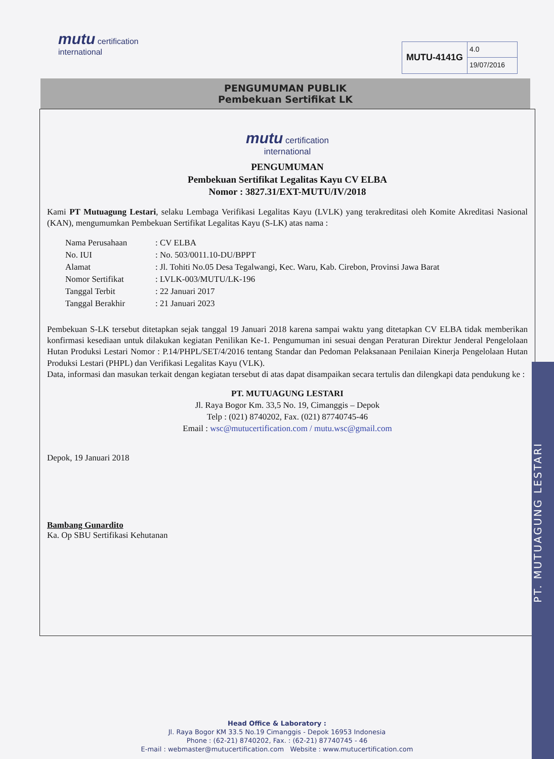mutu certification
international
MUTU-4141G
4.0
19/07/2016
PENGUMUMAN PUBLIK
Pembekuan Sertifikat LK
mutu certification
international
PENGUMUMAN
Pembekuan Sertifikat Legalitas Kayu CV ELBA
Nomor : 3827.31/EXT-MUTU/IV/2018
Kami PT Mutuagung Lestari, selaku Lembaga Verifikasi Legalitas Kayu (LVLK) yang terakreditasi oleh Komite Akreditasi Nasional (KAN), mengumumkan Pembekuan Sertifikat Legalitas Kayu (S-LK) atas nama :
| Nama Perusahaan | : CV ELBA |
| No. IUI | : No. 503/0011.10-DU/BPPT |
| Alamat | : Jl. Tohiti No.05 Desa Tegalwangi, Kec. Waru, Kab. Cirebon, Provinsi Jawa Barat |
| Nomor Sertifikat | : LVLK-003/MUTU/LK-196 |
| Tanggal Terbit | : 22 Januari 2017 |
| Tanggal Berakhir | : 21 Januari 2023 |
Pembekuan S-LK tersebut ditetapkan sejak tanggal 19 Januari 2018 karena sampai waktu yang ditetapkan CV ELBA tidak memberikan konfirmasi kesediaan untuk dilakukan kegiatan Penilikan Ke-1. Pengumuman ini sesuai dengan Peraturan Direktur Jenderal Pengelolaan Hutan Produksi Lestari Nomor : P.14/PHPL/SET/4/2016 tentang Standar dan Pedoman Pelaksanaan Penilaian Kinerja Pengelolaan Hutan Produksi Lestari (PHPL) dan Verifikasi Legalitas Kayu (VLK).
Data, informasi dan masukan terkait dengan kegiatan tersebut di atas dapat disampaikan secara tertulis dan dilengkapi data pendukung ke :
PT. MUTUAGUNG LESTARI
Jl. Raya Bogor Km. 33,5 No. 19, Cimanggis – Depok
Telp : (021) 8740202, Fax. (021) 87740745-46
Email : wsc@mutucertification.com / mutu.wsc@gmail.com
Depok, 19 Januari 2018
Bambang Gunardito
Ka. Op SBU Sertifikasi Kehutanan
PT. MUTUAGUNG LESTARI
Head Office & Laboratory :
Jl. Raya Bogor KM 33.5 No.19 Cimanggis - Depok 16953 Indonesia
Phone : (62-21) 8740202, Fax. : (62-21) 87740745 - 46
E-mail : webmaster@mutucertification.com Website : www.mutucertification.com